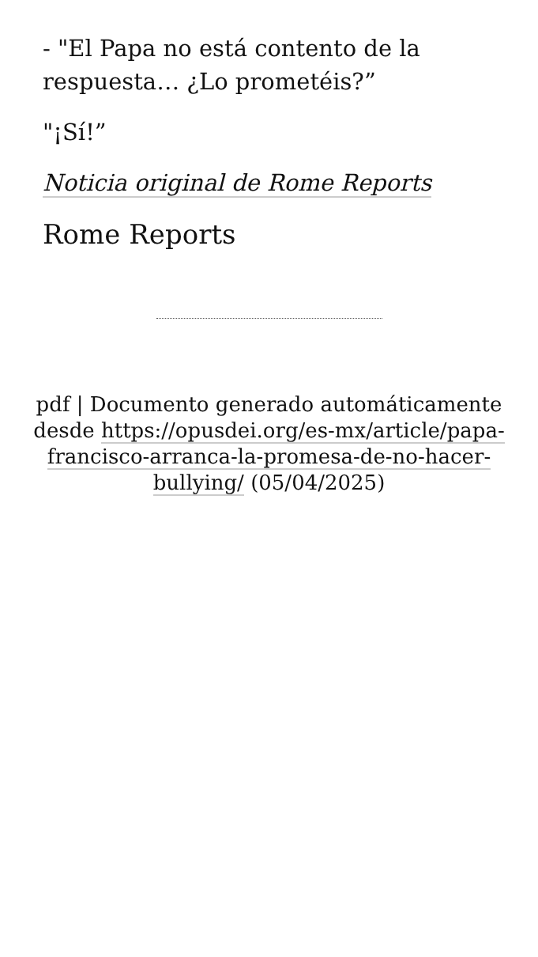- "El Papa no está contento de la respuesta… ¿Lo prometéis?”
"¡Sí!”
Noticia original de Rome Reports
Rome Reports
pdf | Documento generado automáticamente desde https://opusdei.org/es-mx/article/papa-francisco-arranca-la-promesa-de-no-hacer-bullying/ (05/04/2025)